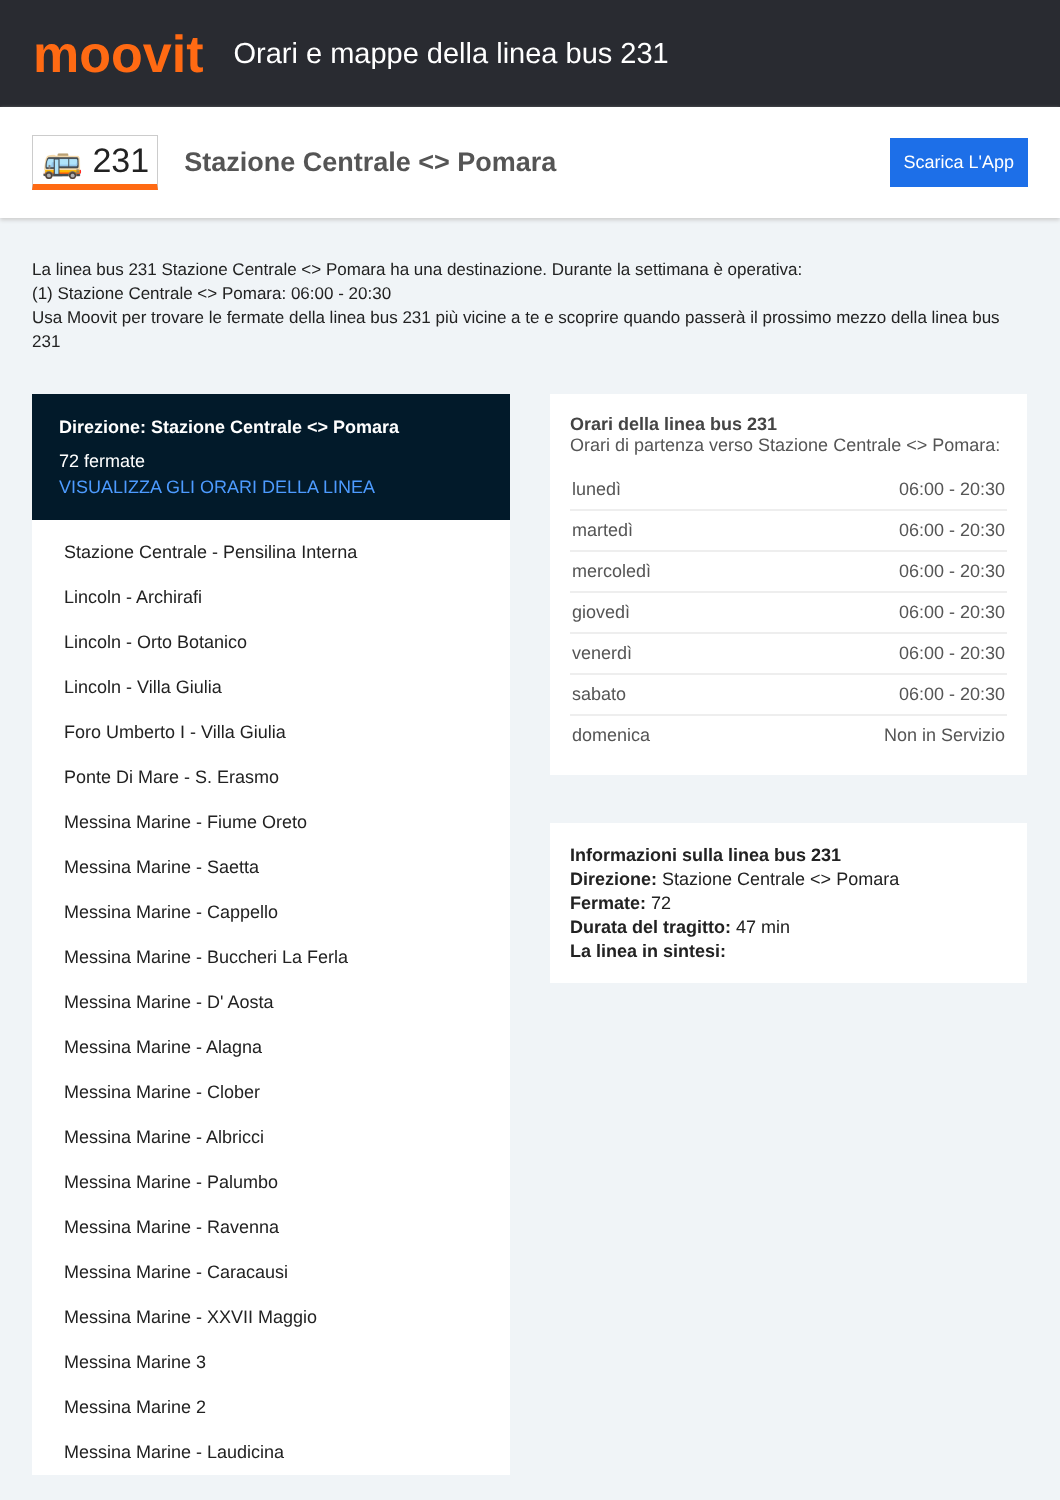moovit
Orari e mappe della linea bus 231
🚌 231
Stazione Centrale <> Pomara
Scarica L'App
La linea bus 231 Stazione Centrale <> Pomara ha una destinazione. Durante la settimana è operativa:
(1) Stazione Centrale <> Pomara: 06:00 - 20:30
Usa Moovit per trovare le fermate della linea bus 231 più vicine a te e scoprire quando passerà il prossimo mezzo della linea bus 231
Direzione: Stazione Centrale <> Pomara
72 fermate
VISUALIZZA GLI ORARI DELLA LINEA
Stazione Centrale - Pensilina Interna
Lincoln - Archirafi
Lincoln - Orto Botanico
Lincoln - Villa Giulia
Foro Umberto I - Villa Giulia
Ponte Di Mare - S. Erasmo
Messina Marine - Fiume Oreto
Messina Marine - Saetta
Messina Marine - Cappello
Messina Marine - Buccheri La Ferla
Messina Marine - D' Aosta
Messina Marine - Alagna
Messina Marine - Clober
Messina Marine - Albricci
Messina Marine - Palumbo
Messina Marine - Ravenna
Messina Marine - Caracausi
Messina Marine - XXVII Maggio
Messina Marine 3
Messina Marine 2
Messina Marine - Laudicina
Orari della linea bus 231
Orari di partenza verso Stazione Centrale <> Pomara:
| lunedì | 06:00 - 20:30 |
| martedì | 06:00 - 20:30 |
| mercoledì | 06:00 - 20:30 |
| giovedì | 06:00 - 20:30 |
| venerdì | 06:00 - 20:30 |
| sabato | 06:00 - 20:30 |
| domenica | Non in Servizio |
Informazioni sulla linea bus 231
Direzione: Stazione Centrale <> Pomara
Fermate: 72
Durata del tragitto: 47 min
La linea in sintesi: